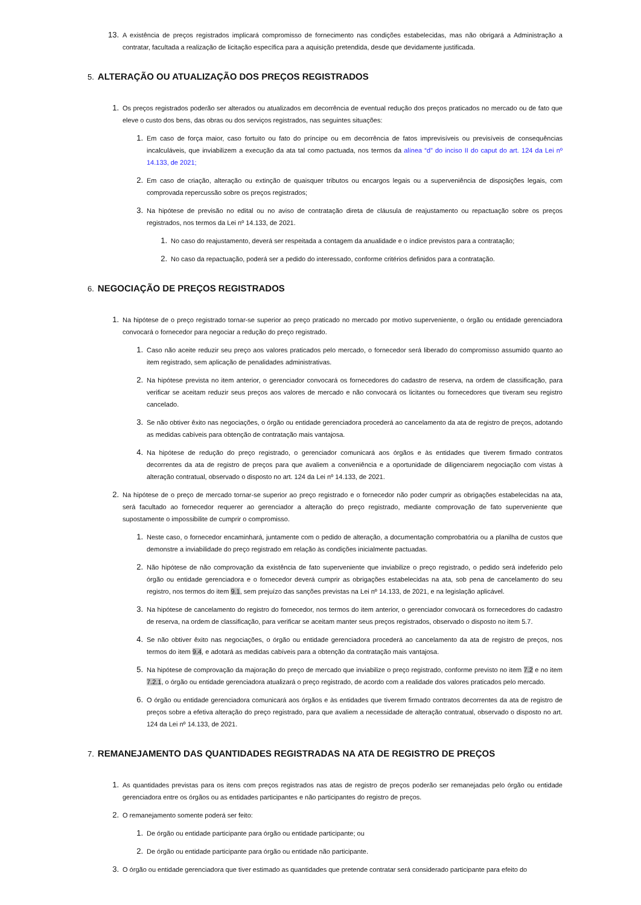13. A existência de preços registrados implicará compromisso de fornecimento nas condições estabelecidas, mas não obrigará a Administração a contratar, facultada a realização de licitação específica para a aquisição pretendida, desde que devidamente justificada.
5. ALTERAÇÃO OU ATUALIZAÇÃO DOS PREÇOS REGISTRADOS
1. Os preços registrados poderão ser alterados ou atualizados em decorrência de eventual redução dos preços praticados no mercado ou de fato que eleve o custo dos bens, das obras ou dos serviços registrados, nas seguintes situações:
1. Em caso de força maior, caso fortuito ou fato do príncipe ou em decorrência de fatos imprevisíveis ou previsíveis de consequências incalculáveis, que inviabilizem a execução da ata tal como pactuada, nos termos da alínea “d” do inciso II do caput do art. 124 da Lei nº 14.133, de 2021;
2. Em caso de criação, alteração ou extinção de quaisquer tributos ou encargos legais ou a superveniência de disposições legais, com comprovada repercussão sobre os preços registrados;
3. Na hipótese de previsão no edital ou no aviso de contratação direta de cláusula de reajustamento ou repactuação sobre os preços registrados, nos termos da Lei nº 14.133, de 2021.
1. No caso do reajustamento, deverá ser respeitada a contagem da anualidade e o índice previstos para a contratação;
2. No caso da repactuação, poderá ser a pedido do interessado, conforme critérios definidos para a contratação.
6. NEGOCIAÇÃO DE PREÇOS REGISTRADOS
1. Na hipótese de o preço registrado tornar-se superior ao preço praticado no mercado por motivo superveniente, o órgão ou entidade gerenciadora convocará o fornecedor para negociar a redução do preço registrado.
1. Caso não aceite reduzir seu preço aos valores praticados pelo mercado, o fornecedor será liberado do compromisso assumido quanto ao item registrado, sem aplicação de penalidades administrativas.
2. Na hipótese prevista no item anterior, o gerenciador convocará os fornecedores do cadastro de reserva, na ordem de classificação, para verificar se aceitam reduzir seus preços aos valores de mercado e não convocará os licitantes ou fornecedores que tiveram seu registro cancelado.
3. Se não obtiver êxito nas negociações, o órgão ou entidade gerenciadora procederá ao cancelamento da ata de registro de preços, adotando as medidas cabíveis para obtenção de contratação mais vantajosa.
4. Na hipótese de redução do preço registrado, o gerenciador comunicará aos órgãos e às entidades que tiverem firmado contratos decorrentes da ata de registro de preços para que avaliem a conveniência e a oportunidade de diligenciarem negociação com vistas à alteração contratual, observado o disposto no art. 124 da Lei nº 14.133, de 2021.
2. Na hipótese de o preço de mercado tornar-se superior ao preço registrado e o fornecedor não poder cumprir as obrigações estabelecidas na ata, será facultado ao fornecedor requerer ao gerenciador a alteração do preço registrado, mediante comprovação de fato superveniente que supostamente o impossibilite de cumprir o compromisso.
1. Neste caso, o fornecedor encaminhará, juntamente com o pedido de alteração, a documentação comprobatória ou a planilha de custos que demonstre a inviabilidade do preço registrado em relação às condições inicialmente pactuadas.
2. Não hipótese de não comprovação da existência de fato superveniente que inviabilize o preço registrado, o pedido será indeferido pelo órgão ou entidade gerenciadora e o fornecedor deverá cumprir as obrigações estabelecidas na ata, sob pena de cancelamento do seu registro, nos termos do item 9.1, sem prejuízo das sanções previstas na Lei nº 14.133, de 2021, e na legislação aplicável.
3. Na hipótese de cancelamento do registro do fornecedor, nos termos do item anterior, o gerenciador convocará os fornecedores do cadastro de reserva, na ordem de classificação, para verificar se aceitam manter seus preços registrados, observado o disposto no item 5.7.
4. Se não obtiver êxito nas negociações, o órgão ou entidade gerenciadora procederá ao cancelamento da ata de registro de preços, nos termos do item 9.4, e adotará as medidas cabíveis para a obtenção da contratação mais vantajosa.
5. Na hipótese de comprovação da majoração do preço de mercado que inviabilize o preço registrado, conforme previsto no item 7.2 e no item 7.2.1, o órgão ou entidade gerenciadora atualizará o preço registrado, de acordo com a realidade dos valores praticados pelo mercado.
6. O órgão ou entidade gerenciadora comunicará aos órgãos e às entidades que tiverem firmado contratos decorrentes da ata de registro de preços sobre a efetiva alteração do preço registrado, para que avaliem a necessidade de alteração contratual, observado o disposto no art. 124 da Lei nº 14.133, de 2021.
7. REMANEJAMENTO DAS QUANTIDADES REGISTRADAS NA ATA DE REGISTRO DE PREÇOS
1. As quantidades previstas para os itens com preços registrados nas atas de registro de preços poderão ser remanejadas pelo órgão ou entidade gerenciadora entre os órgãos ou as entidades participantes e não participantes do registro de preços.
2. O remanejamento somente poderá ser feito:
1. De órgão ou entidade participante para órgão ou entidade participante; ou
2. De órgão ou entidade participante para órgão ou entidade não participante.
3. O órgão ou entidade gerenciadora que tiver estimado as quantidades que pretende contratar será considerado participante para efeito do